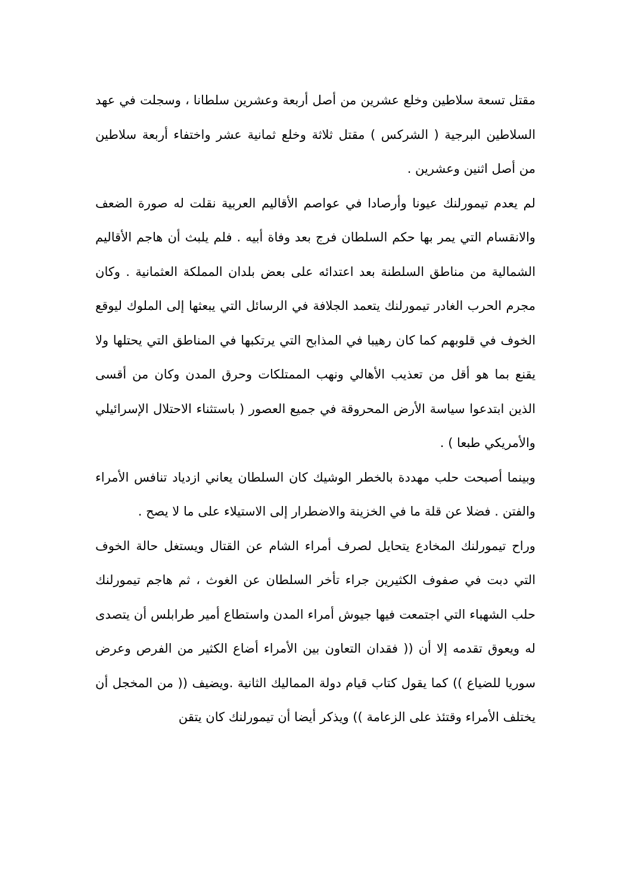مقتل تسعة سلاطين وخلع عشرين من أصل أربعة وعشرين سلطانا ، وسجلت في عهد السلاطين البرجية ( الشركس ) مقتل ثلاثة وخلع ثمانية عشر واختفاء أربعة سلاطين من أصل اثنين وعشرين .
لم يعدم تيمورلنك عيونا وأرصادا في عواصم الأقاليم العربية نقلت له صورة الضعف والانقسام التي يمر بها حكم السلطان فرج بعد وفاة أبيه . فلم يلبث أن هاجم الأقاليم الشمالية من مناطق السلطنة بعد اعتدائه على بعض بلدان المملكة العثمانية . وكان مجرم الحرب الغادر تيمورلنك يتعمد الجلافة في الرسائل التي يبعثها إلى الملوك ليوقع الخوف في قلوبهم كما كان رهيبا في المذابح التي يرتكبها في المناطق التي يحتلها ولا يقنع بما هو أقل من تعذيب الأهالي ونهب الممتلكات وحرق المدن وكان من أقسى الذين ابتدعوا سياسة الأرض المحروقة في جميع العصور ( باستثناء الاحتلال الإسرائيلي والأمريكي طبعا ) .
وبينما أصبحت حلب مهددة بالخطر الوشيك كان السلطان يعاني ازدياد تنافس الأمراء والفتن . فضلا عن قلة ما في الخزينة والاضطرار إلى الاستيلاء على ما لا يصح .
وراح تيمورلنك المخادع يتحايل لصرف أمراء الشام عن القتال ويستغل حالة الخوف التي دبت في صفوف الكثيرين جراء تأخر السلطان عن الغوث ، ثم هاجم تيمورلنك حلب الشهباء التي اجتمعت فيها جيوش أمراء المدن واستطاع أمير طرابلس أن يتصدى له ويعوق تقدمه إلا أن (( فقدان التعاون بين الأمراء أضاع الكثير من الفرص وعرض سوريا للضياع )) كما يقول كتاب قيام دولة المماليك الثانية .ويضيف (( من المخجل أن يختلف الأمراء وقتئذ على الزعامة )) ويذكر أيضا أن تيمورلنك كان يتقن